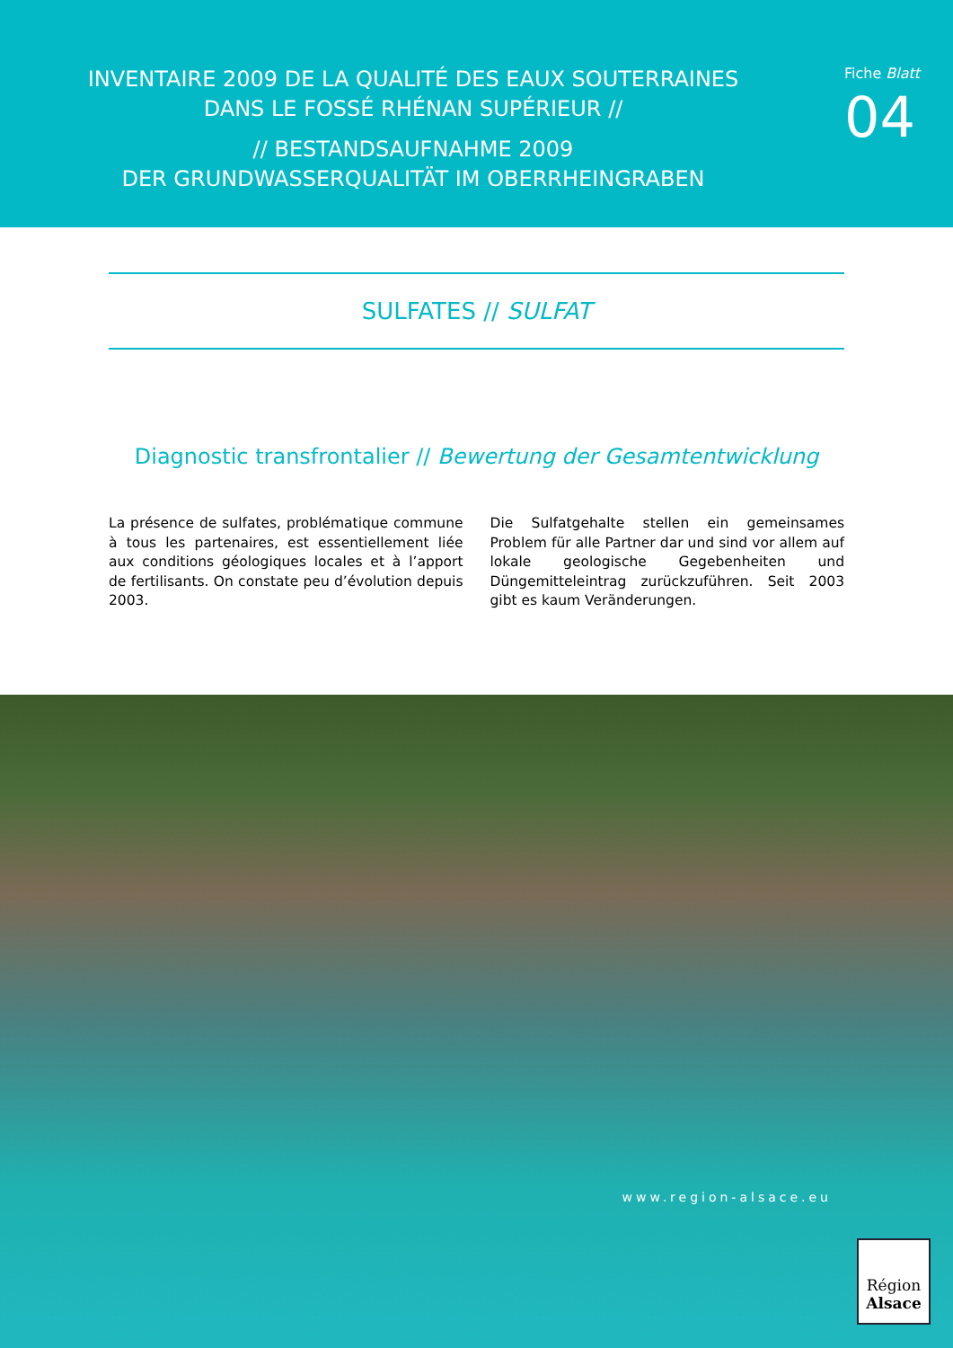INVENTAIRE 2009 DE LA QUALITÉ DES EAUX SOUTERRAINES
DANS LE FOSSÉ RHÉNAN SUPÉRIEUR //
// BESTANDSAUFNAHME 2009
DER GRUNDWASSERQUALITÄT IM OBERRHEINGRABEN
Fiche Blatt
04
SULFATES // SULFAT
Diagnostic transfrontalier // Bewertung der Gesamtentwicklung
La présence de sulfates, problématique commune à tous les partenaires, est essentiellement liée aux conditions géologiques locales et à l’apport de fertilisants. On constate peu d’évolution depuis 2003.
Die Sulfatgehalte stellen ein gemeinsames Problem für alle Partner dar und sind vor allem auf lokale geologische Gegebenheiten und Düngemittel­eintrag zurückzuführen. Seit 2003 gibt es kaum Veränderungen.
www.region-alsace.eu
Région
Alsace